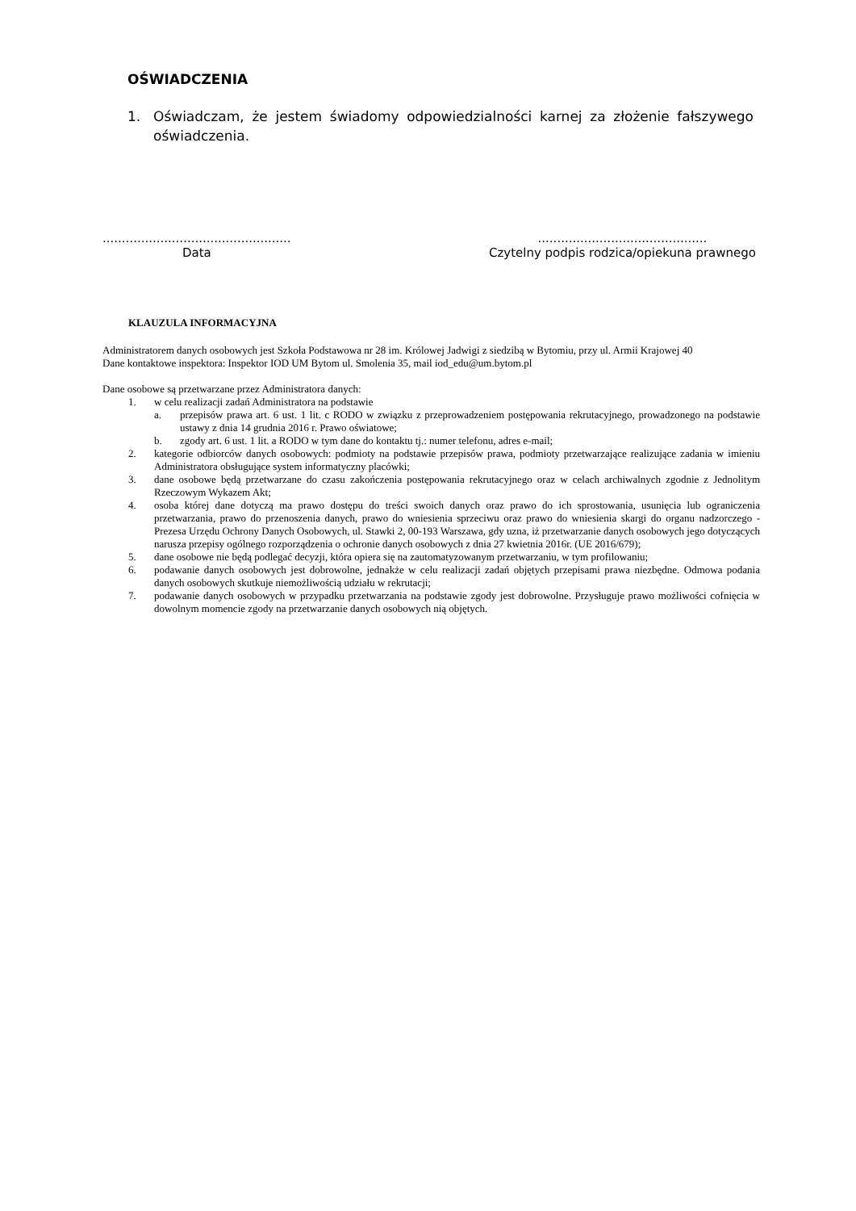OŚWIADCZENIA
1. Oświadczam, że jestem świadomy odpowiedzialności karnej za złożenie fałszywego oświadczenia.
.................................................
Data
............................................
Czytelny podpis rodzica/opiekuna prawnego
KLAUZULA INFORMACYJNA
Administratorem danych osobowych jest Szkoła Podstawowa nr 28 im. Królowej Jadwigi z siedzibą w Bytomiu, przy ul. Armii Krajowej 40
Dane kontaktowe inspektora: Inspektor IOD UM Bytom ul. Smolenia 35, mail iod_edu@um.bytom.pl
Dane osobowe są przetwarzane przez Administratora danych:
1. w celu realizacji zadań Administratora na podstawie
a. przepisów prawa art. 6 ust. 1 lit. c RODO w związku z przeprowadzeniem postępowania rekrutacyjnego, prowadzonego na podstawie ustawy z dnia 14 grudnia 2016 r. Prawo oświatowe;
b. zgody art. 6 ust. 1 lit. a RODO w tym dane do kontaktu tj.: numer telefonu, adres e-mail;
2. kategorie odbiorców danych osobowych: podmioty na podstawie przepisów prawa, podmioty przetwarzające realizujące zadania w imieniu Administratora obsługujące system informatyczny placówki;
3. dane osobowe będą przetwarzane do czasu zakończenia postępowania rekrutacyjnego oraz w celach archiwalnych zgodnie z Jednolitym Rzeczowym Wykazem Akt;
4. osoba której dane dotyczą ma prawo dostępu do treści swoich danych oraz prawo do ich sprostowania, usunięcia lub ograniczenia przetwarzania, prawo do przenoszenia danych, prawo do wniesienia sprzeciwu oraz prawo do wniesienia skargi do organu nadzorczego - Prezesa Urzędu Ochrony Danych Osobowych, ul. Stawki 2, 00-193 Warszawa, gdy uzna, iż przetwarzanie danych osobowych jego dotyczących narusza przepisy ogólnego rozporządzenia o ochronie danych osobowych z dnia 27 kwietnia 2016r. (UE 2016/679);
5. dane osobowe nie będą podlegać decyzji, która opiera się na zautomatyzowanym przetwarzaniu, w tym profilowaniu;
6. podawanie danych osobowych jest dobrowolne, jednakże w celu realizacji zadań objętych przepisami prawa niezbędne. Odmowa podania danych osobowych skutkuje niemożliwością udziału w rekrutacji;
7. podawanie danych osobowych w przypadku przetwarzania na podstawie zgody jest dobrowolne. Przysługuje prawo możliwości cofnięcia w dowolnym momencie zgody na przetwarzanie danych osobowych nią objętych.